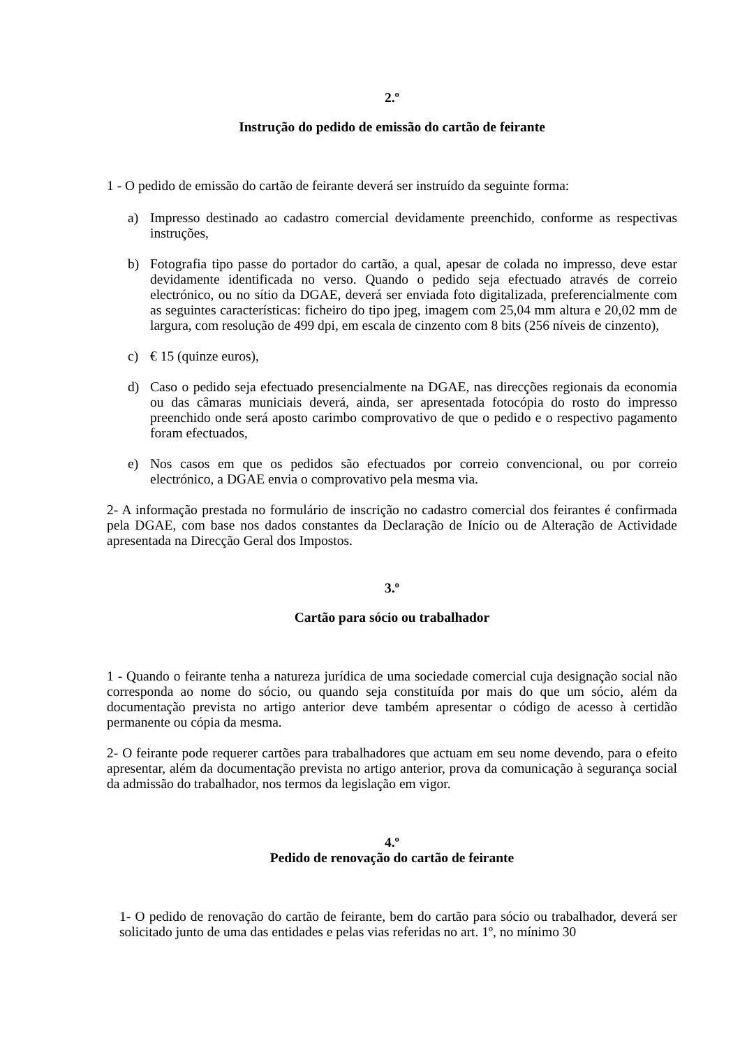2.º
Instrução do pedido de emissão do cartão de feirante
1 - O pedido de emissão do cartão de feirante deverá ser instruído da seguinte forma:
a) Impresso destinado ao cadastro comercial devidamente preenchido, conforme as respectivas instruções,
b) Fotografia tipo passe do portador do cartão, a qual, apesar de colada no impresso, deve estar devidamente identificada no verso. Quando o pedido seja efectuado através de correio electrónico, ou no sítio da DGAE, deverá ser enviada foto digitalizada, preferencialmente com as seguintes características: ficheiro do tipo jpeg, imagem com 25,04 mm altura e 20,02 mm de largura, com resolução de 499 dpi, em escala de cinzento com 8 bits (256 níveis de cinzento),
c) € 15 (quinze euros),
d) Caso o pedido seja efectuado presencialmente na DGAE, nas direcções regionais da economia ou das câmaras municiais deverá, ainda, ser apresentada fotocópia do rosto do impresso preenchido onde será aposto carimbo comprovativo de que o pedido e o respectivo pagamento foram efectuados,
e) Nos casos em que os pedidos são efectuados por correio convencional, ou por correio electrónico, a DGAE envia o comprovativo pela mesma via.
2- A informação prestada no formulário de inscrição no cadastro comercial dos feirantes é confirmada pela DGAE, com base nos dados constantes da Declaração de Início ou de Alteração de Actividade apresentada na Direcção Geral dos Impostos.
3.º
Cartão para sócio ou trabalhador
1 - Quando o feirante tenha a natureza jurídica de uma sociedade comercial cuja designação social não corresponda ao nome do sócio, ou quando seja constituída por mais do que um sócio, além da documentação prevista no artigo anterior deve também apresentar o código de acesso à certidão permanente ou cópia da mesma.
2- O feirante pode requerer cartões para trabalhadores que actuam em seu nome devendo, para o efeito apresentar, além da documentação prevista no artigo anterior, prova da comunicação à segurança social da admissão do trabalhador, nos termos da legislação em vigor.
4.º
Pedido de renovação do cartão de feirante
1- O pedido de renovação do cartão de feirante, bem do cartão para sócio ou trabalhador, deverá ser solicitado junto de uma das entidades e pelas vias referidas no art. 1º, no mínimo 30